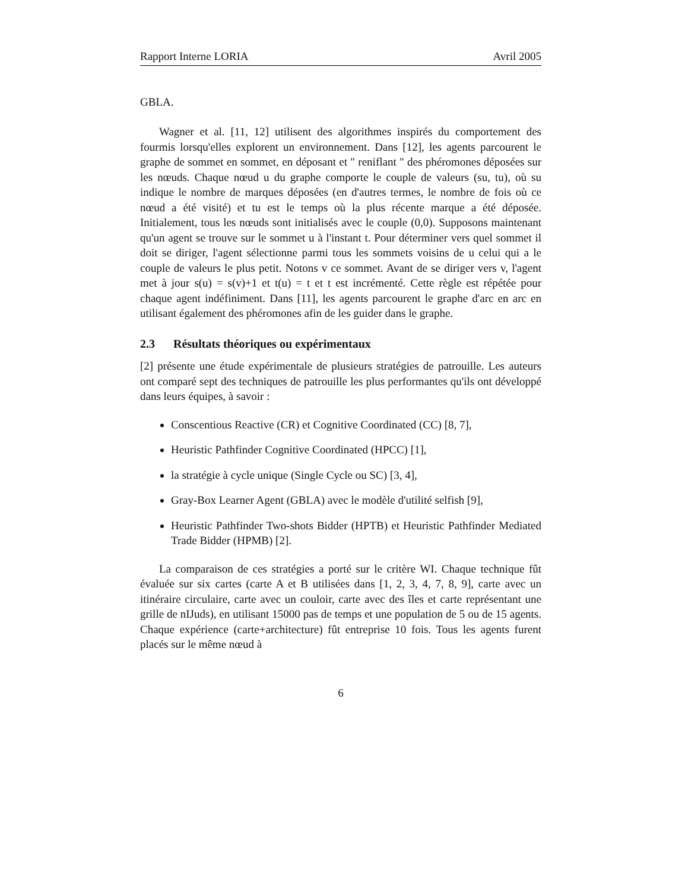Rapport Interne LORIA Avril 2005
GBLA.
Wagner et al. [11, 12] utilisent des algorithmes inspirés du comportement des fourmis lorsqu'elles explorent un environnement. Dans [12], les agents parcourent le graphe de sommet en sommet, en déposant et " reniflant " des phéromones déposées sur les nœuds. Chaque nœud u du graphe comporte le couple de valeurs (su, tu), où su indique le nombre de marques déposées (en d'autres termes, le nombre de fois où ce nœud a été visité) et tu est le temps où la plus récente marque a été déposée. Initialement, tous les nœuds sont initialisés avec le couple (0,0). Supposons maintenant qu'un agent se trouve sur le sommet u à l'instant t. Pour déterminer vers quel sommet il doit se diriger, l'agent sélectionne parmi tous les sommets voisins de u celui qui a le couple de valeurs le plus petit. Notons v ce sommet. Avant de se diriger vers v, l'agent met à jour s(u) = s(v)+1 et t(u) = t et t est incrémenté. Cette règle est répétée pour chaque agent indéfiniment. Dans [11], les agents parcourent le graphe d'arc en arc en utilisant également des phéromones afin de les guider dans le graphe.
2.3 Résultats théoriques ou expérimentaux
[2] présente une étude expérimentale de plusieurs stratégies de patrouille. Les auteurs ont comparé sept des techniques de patrouille les plus performantes qu'ils ont développé dans leurs équipes, à savoir :
Conscentious Reactive (CR) et Cognitive Coordinated (CC) [8, 7],
Heuristic Pathfinder Cognitive Coordinated (HPCC) [1],
la stratégie à cycle unique (Single Cycle ou SC) [3, 4],
Gray-Box Learner Agent (GBLA) avec le modèle d'utilité selfish [9],
Heuristic Pathfinder Two-shots Bidder (HPTB) et Heuristic Pathfinder Mediated Trade Bidder (HPMB) [2].
La comparaison de ces stratégies a porté sur le critère WI. Chaque technique fût évaluée sur six cartes (carte A et B utilisées dans [1, 2, 3, 4, 7, 8, 9], carte avec un itinéraire circulaire, carte avec un couloir, carte avec des îles et carte représentant une grille de nIJuds), en utilisant 15000 pas de temps et une population de 5 ou de 15 agents. Chaque expérience (carte+architecture) fût entreprise 10 fois. Tous les agents furent placés sur le même nœud à
6